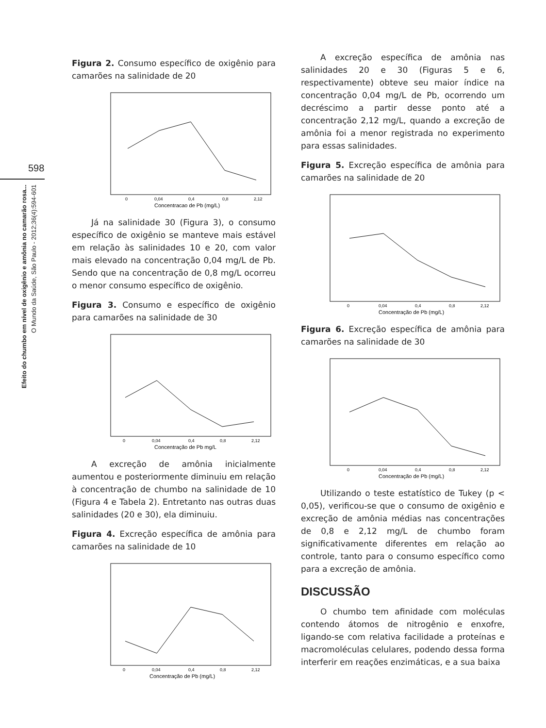598
Efeito do chumbo em nível de oxigênio e amônia no camarão rosa...
O Mundo da Saúde, São Paulo - 2012;36(4):594-601
Figura 2. Consumo específico de oxigênio para camarões na salinidade de 20
0
0,04
0,4
0,8
2,12
Concentracao de Pb (mg/L)
Já na salinidade 30 (Figura 3), o consumo específico de oxigênio se manteve mais estável em relação às salinidades 10 e 20, com valor mais elevado na concentração 0,04 mg/L de Pb. Sendo que na concentração de 0,8 mg/L ocorreu o menor consumo específico de oxigênio.
Figura 3. Consumo e específico de oxigênio para camarões na salinidade de 30
0
0,04
0,4
0,8
2,12
Concentração de Pb mg/L
A excreção de amônia inicialmente aumentou e posteriormente diminuiu em relação à concentração de chumbo na salinidade de 10 (Figura 4 e Tabela 2). Entretanto nas outras duas salinidades (20 e 30), ela diminuiu.
Figura 4. Excreção específica de amônia para camarões na salinidade de 10
0
0,04
0,4
0,8
2,12
Concentração de Pb (mg/L)
A excreção específica de amônia nas salinidades 20 e 30 (Figuras 5 e 6, respectivamente) obteve seu maior índice na concentração 0,04 mg/L de Pb, ocorrendo um decréscimo a partir desse ponto até a concentração 2,12 mg/L, quando a excreção de amônia foi a menor registrada no experimento para essas salinidades.
Figura 5. Excreção específica de amônia para camarões na salinidade de 20
0
0,04
0,4
0,8
2,12
Concentração de Pb (mg/L)
Figura 6. Excreção específica de amônia para camarões na salinidade de 30
0
0,04
0,4
0,8
2,12
Concentração de Pb (mg/L)
Utilizando o teste estatístico de Tukey (p < 0,05), verificou-se que o consumo de oxigênio e excreção de amônia médias nas concentrações de 0,8 e 2,12 mg/L de chumbo foram significativamente diferentes em relação ao controle, tanto para o consumo específico como para a excreção de amônia.
DISCUSSÃO
O chumbo tem afinidade com moléculas contendo átomos de nitrogênio e enxofre, ligando-se com relativa facilidade a proteínas e macromoléculas celulares, podendo dessa forma interferir em reações enzimáticas, e a sua baixa